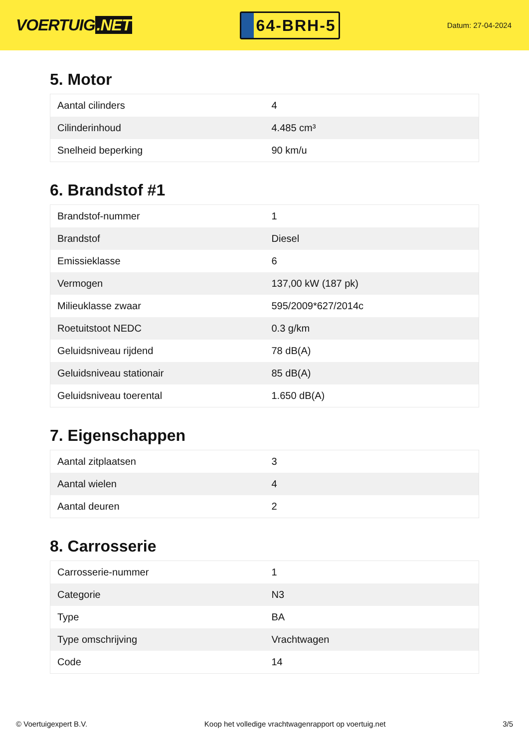VOERTUIG.NET
64-BRH-5
Datum: 27-04-2024
5. Motor
| Aantal cilinders | 4 |
| Cilinderinhoud | 4.485 cm³ |
| Snelheid beperking | 90 km/u |
6. Brandstof #1
| Brandstof-nummer | 1 |
| Brandstof | Diesel |
| Emissieklasse | 6 |
| Vermogen | 137,00 kW (187 pk) |
| Milieuklasse zwaar | 595/2009*627/2014c |
| Roetuitstoot NEDC | 0.3 g/km |
| Geluidsniveau rijdend | 78 dB(A) |
| Geluidsniveau stationair | 85 dB(A) |
| Geluidsniveau toerental | 1.650 dB(A) |
7. Eigenschappen
| Aantal zitplaatsen | 3 |
| Aantal wielen | 4 |
| Aantal deuren | 2 |
8. Carrosserie
| Carrosserie-nummer | 1 |
| Categorie | N3 |
| Type | BA |
| Type omschrijving | Vrachtwagen |
| Code | 14 |
© Voertuigexpert B.V. Koop het volledige vrachtwagenrapport op voertuig.net 3/5